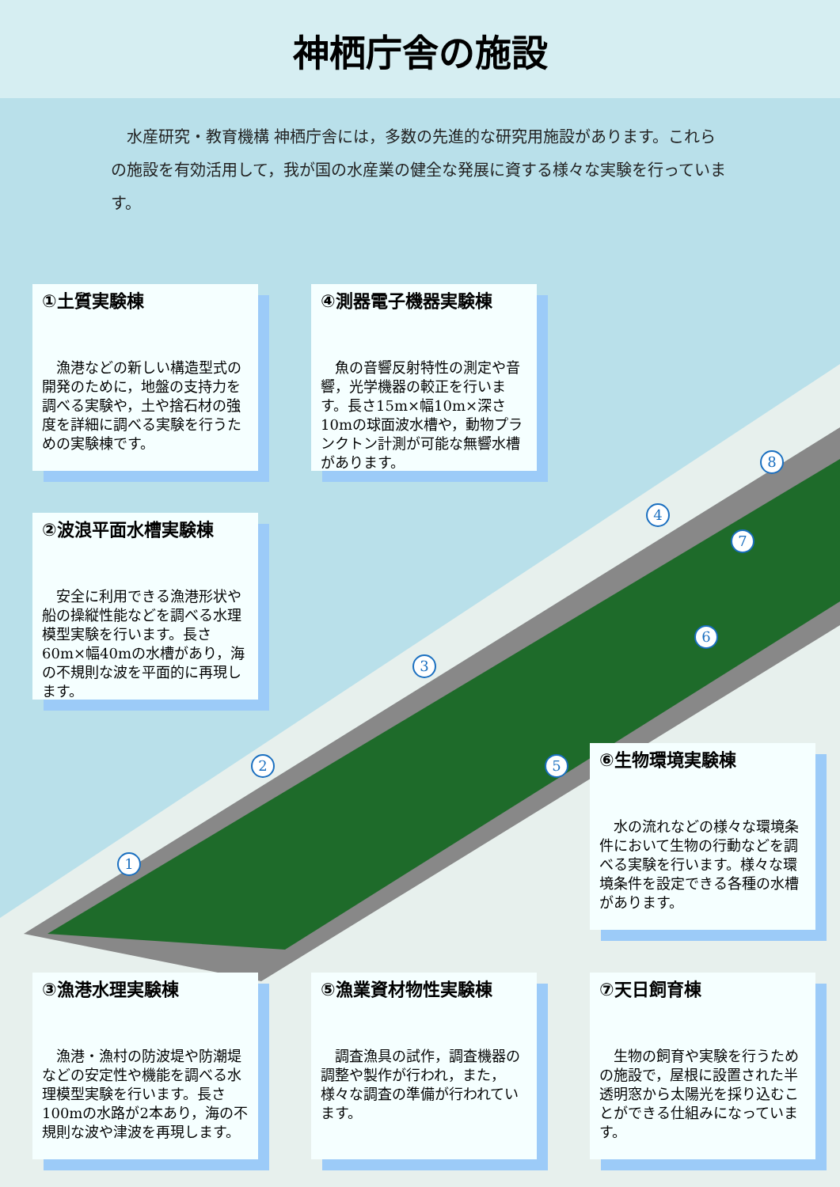神栖庁舎の施設
　水産研究・教育機構 神栖庁舎には，多数の先進的な研究用施設があります。これらの施設を有効活用して，我が国の水産業の健全な発展に資する様々な実験を行っています。
1
2
3
4
5
6
7
8
①土質実験棟
漁港などの新しい構造型式の開発のために，地盤の支持力を調べる実験や，土や捨石材の強度を詳細に調べる実験を行うための実験棟です。
④測器電子機器実験棟
魚の音響反射特性の測定や音響，光学機器の較正を行います。長さ15m×幅10m×深さ10mの球面波水槽や，動物プランクトン計測が可能な無響水槽があります。
②波浪平面水槽実験棟
安全に利用できる漁港形状や船の操縦性能などを調べる水理模型実験を行います。長さ60m×幅40mの水槽があり，海の不規則な波を平面的に再現します。
⑥生物環境実験棟
水の流れなどの様々な環境条件において生物の行動などを調べる実験を行います。様々な環境条件を設定できる各種の水槽があります。
③漁港水理実験棟
漁港・漁村の防波堤や防潮堤などの安定性や機能を調べる水理模型実験を行います。長さ100mの水路が2本あり，海の不規則な波や津波を再現します。
⑤漁業資材物性実験棟
調査漁具の試作，調査機器の調整や製作が行われ，また，様々な調査の準備が行われています。
⑦天日飼育棟
生物の飼育や実験を行うための施設で，屋根に設置された半透明窓から太陽光を採り込むことができる仕組みになっています。